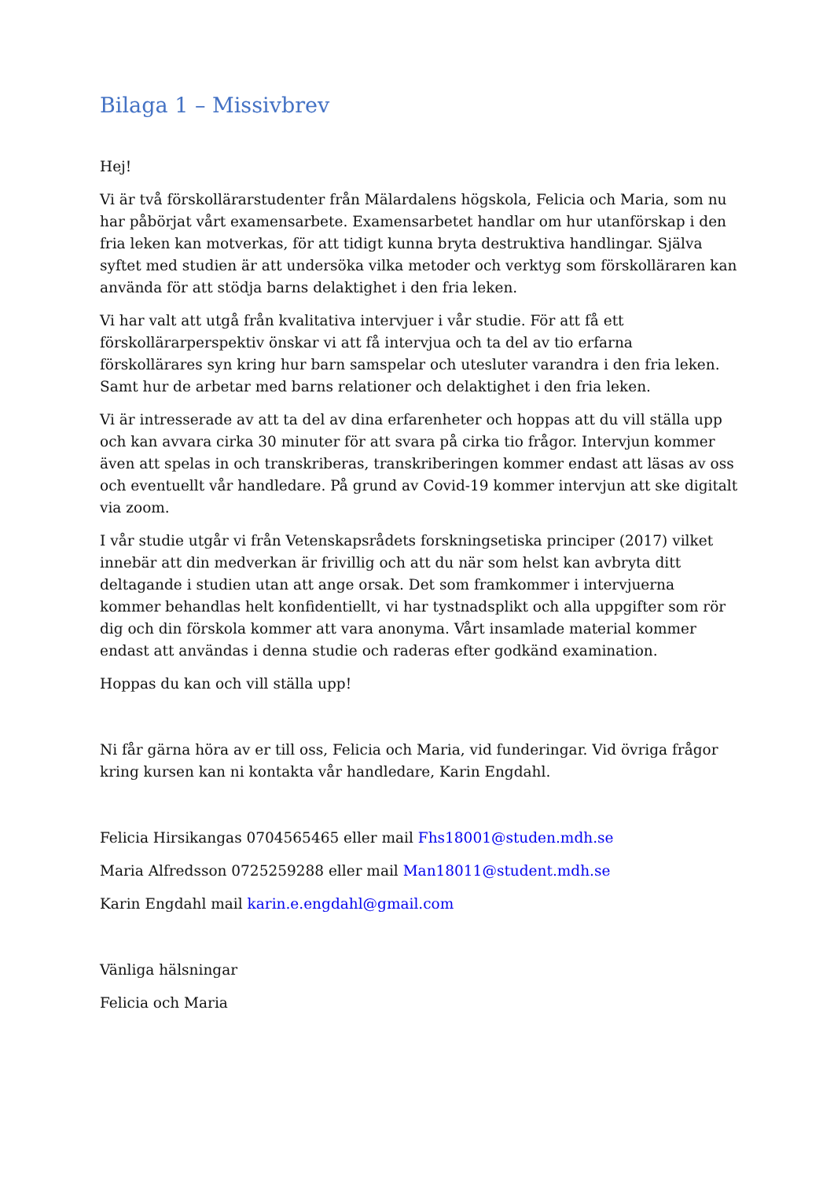Bilaga 1 – Missivbrev
Hej!
Vi är två förskollärarstudenter från Mälardalens högskola, Felicia och Maria, som nu har påbörjat vårt examensarbete. Examensarbetet handlar om hur utanförskap i den fria leken kan motverkas, för att tidigt kunna bryta destruktiva handlingar. Själva syftet med studien är att undersöka vilka metoder och verktyg som förskolläraren kan använda för att stödja barns delaktighet i den fria leken.
Vi har valt att utgå från kvalitativa intervjuer i vår studie. För att få ett förskollärarperspektiv önskar vi att få intervjua och ta del av tio erfarna förskollärares syn kring hur barn samspelar och utesluter varandra i den fria leken. Samt hur de arbetar med barns relationer och delaktighet i den fria leken.
Vi är intresserade av att ta del av dina erfarenheter och hoppas att du vill ställa upp och kan avvara cirka 30 minuter för att svara på cirka tio frågor. Intervjun kommer även att spelas in och transkriberas, transkriberingen kommer endast att läsas av oss och eventuellt vår handledare. På grund av Covid-19 kommer intervjun att ske digitalt via zoom.
I vår studie utgår vi från Vetenskapsrådets forskningsetiska principer (2017) vilket innebär att din medverkan är frivillig och att du när som helst kan avbryta ditt deltagande i studien utan att ange orsak. Det som framkommer i intervjuerna kommer behandlas helt konfidentiellt, vi har tystnadsplikt och alla uppgifter som rör dig och din förskola kommer att vara anonyma. Vårt insamlade material kommer endast att användas i denna studie och raderas efter godkänd examination.
Hoppas du kan och vill ställa upp!
Ni får gärna höra av er till oss, Felicia och Maria, vid funderingar. Vid övriga frågor kring kursen kan ni kontakta vår handledare, Karin Engdahl.
Felicia Hirsikangas 0704565465 eller mail Fhs18001@studen.mdh.se
Maria Alfredsson 0725259288 eller mail Man18011@student.mdh.se
Karin Engdahl mail karin.e.engdahl@gmail.com
Vänliga hälsningar
Felicia och Maria